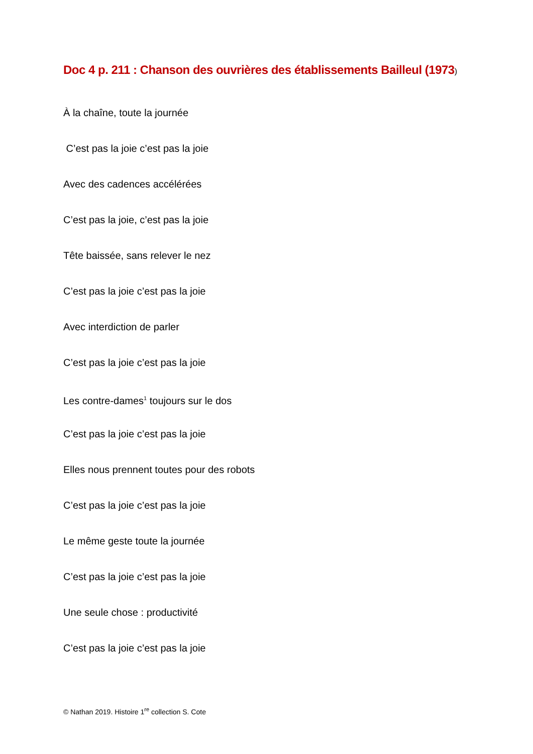Doc 4 p. 211 : Chanson des ouvrières des établissements Bailleul (1973)
À la chaîne, toute la journée
C’est pas la joie c’est pas la joie
Avec des cadences accélérées
C’est pas la joie, c’est pas la joie
Tête baissée, sans relever le nez
C’est pas la joie c’est pas la joie
Avec interdiction de parler
C’est pas la joie c’est pas la joie
Les contre-dames<sup>1</sup> toujours sur le dos
C’est pas la joie c’est pas la joie
Elles nous prennent toutes pour des robots
C’est pas la joie c’est pas la joie
Le même geste toute la journée
C’est pas la joie c’est pas la joie
Une seule chose : productivité
C’est pas la joie c’est pas la joie
© Nathan 2019. Histoire 1<sup>re</sup> collection S. Cote